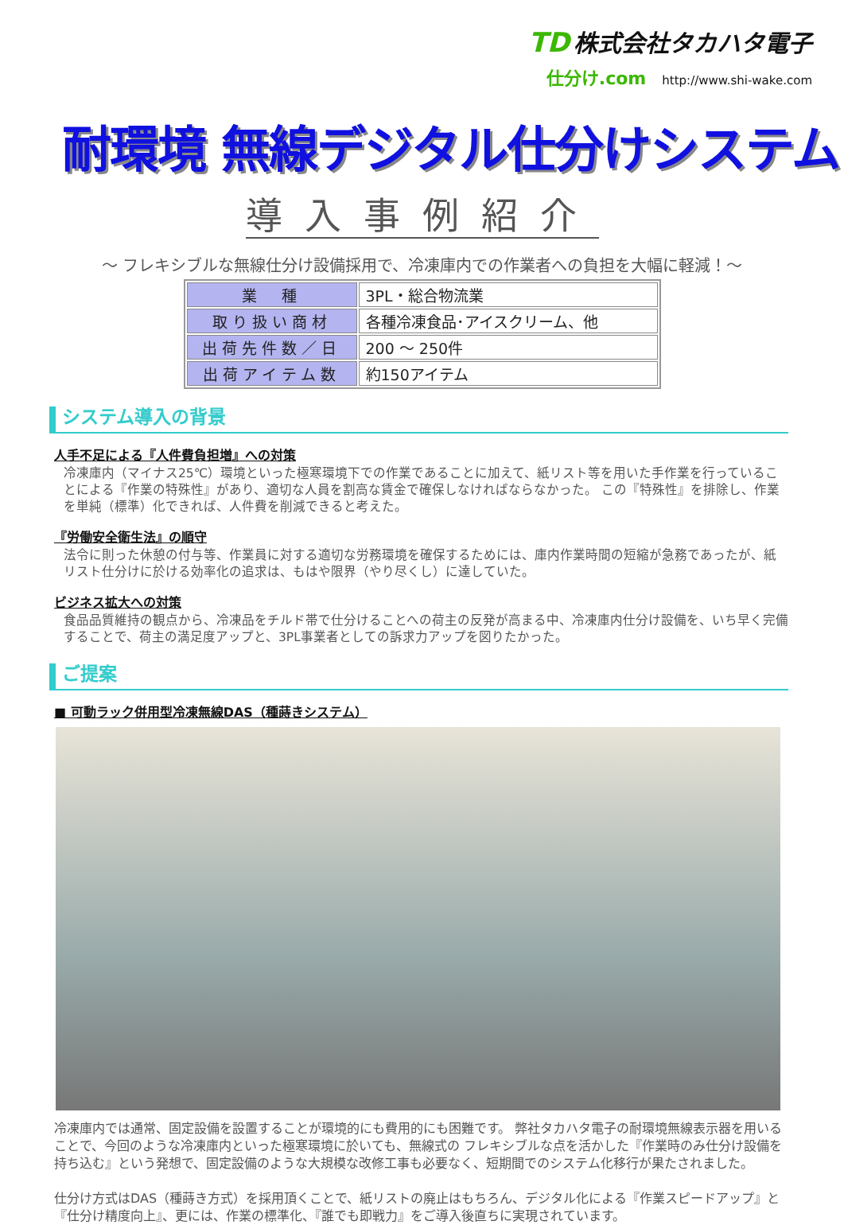TD 株式会社タカハタ電子
仕分け.com http://www.shi-wake.com
耐環境 無線デジタル仕分けシステム
導入事例紹介
～ フレキシブルな無線仕分け設備採用で、冷凍庫内での作業者への負担を大幅に軽減！～
| 業 種 | 3PL・総合物流業 |
| 取り扱い商材 | 各種冷凍食品･アイスクリーム、他 |
| 出荷先件数／日 | 200 ～ 250件 |
| 出荷アイテム数 | 約150アイテム |
システム導入の背景
人手不足による『人件費負担増』への対策
冷凍庫内（マイナス25℃）環境といった極寒環境下での作業であることに加えて、紙リスト等を用いた手作業を行っていることによる『作業の特殊性』があり、適切な人員を割高な賃金で確保しなければならなかった。 この『特殊性』を排除し、作業を単純（標準）化できれば、人件費を削減できると考えた。
『労働安全衛生法』の順守
法令に則った休憩の付与等、作業員に対する適切な労務環境を確保するためには、庫内作業時間の短縮が急務であったが、紙リスト仕分けに於ける効率化の追求は、もはや限界（やり尽くし）に達していた。
ビジネス拡大への対策
食品品質維持の観点から、冷凍品をチルド帯で仕分けることへの荷主の反発が高まる中、冷凍庫内仕分け設備を、いち早く完備することで、荷主の満足度アップと、3PL事業者としての訴求力アップを図りたかった。
ご提案
■ 可動ラック併用型冷凍無線DAS（種蒔きシステム）
冷凍庫内では通常、固定設備を設置することが環境的にも費用的にも困難です。 弊社タカハタ電子の耐環境無線表示器を用いることで、今回のような冷凍庫内といった極寒環境に於いても、無線式の フレキシブルな点を活かした『作業時のみ仕分け設備を持ち込む』という発想で、固定設備のような大規模な改修工事も必要なく、短期間でのシステム化移行が果たされました。
仕分け方式はDAS（種蒔き方式）を採用頂くことで、紙リストの廃止はもちろん、デジタル化による『作業スピードアップ』と『仕分け精度向上』、更には、作業の標準化、『誰でも即戦力』をご導入後直ちに実現されています。